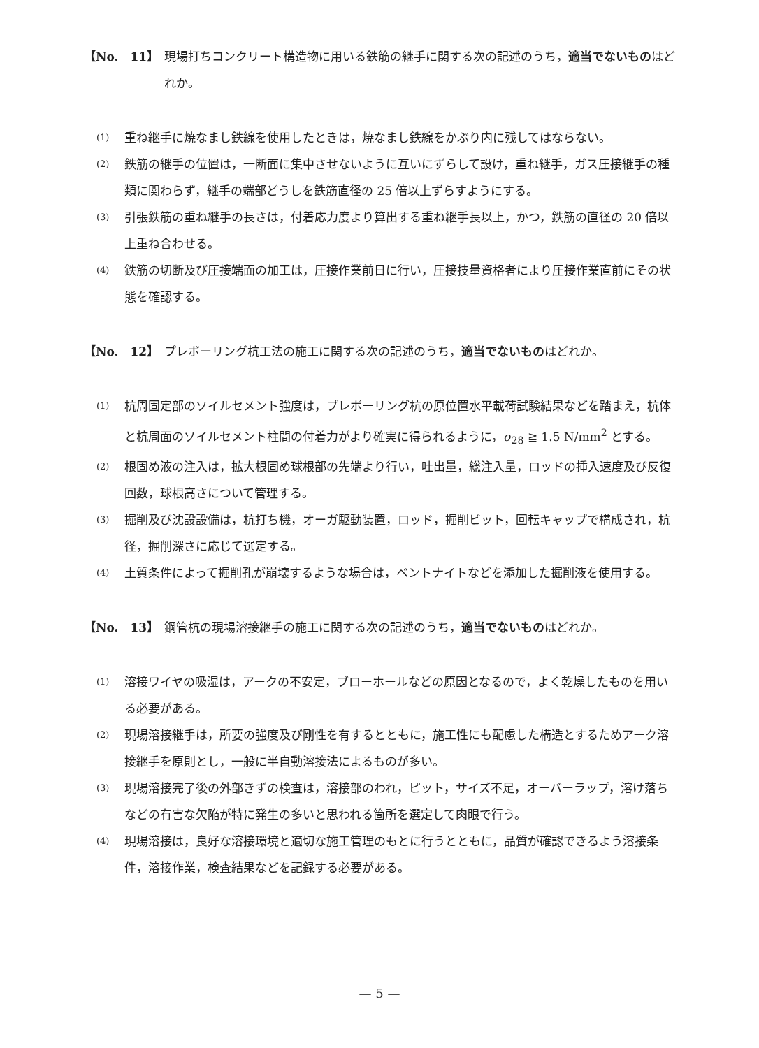【No.　11】 現場打ちコンクリート構造物に用いる鉄筋の継手に関する次の記述のうち，適当でないものはどれか。
(1)
重ね継手に焼なまし鉄線を使用したときは，焼なまし鉄線をかぶり内に残してはならない。
(2)
鉄筋の継手の位置は，一断面に集中させないように互いにずらして設け，重ね継手，ガス圧接継手の種類に関わらず，継手の端部どうしを鉄筋直径の 25 倍以上ずらすようにする。
(3)
引張鉄筋の重ね継手の長さは，付着応力度より算出する重ね継手長以上，かつ，鉄筋の直径の 20 倍以上重ね合わせる。
(4)
鉄筋の切断及び圧接端面の加工は，圧接作業前日に行い，圧接技量資格者により圧接作業直前にその状態を確認する。
【No.　12】 プレボーリング杭工法の施工に関する次の記述のうち，適当でないものはどれか。
(1)
杭周固定部のソイルセメント強度は，プレボーリング杭の原位置水平載荷試験結果などを踏まえ，杭体と杭周面のソイルセメント柱間の付着力がより確実に得られるように，σ<sub>28</sub> ≧ 1.5 N/mm<sup>2</sup> とする。
(2)
根固め液の注入は，拡大根固め球根部の先端より行い，吐出量，総注入量，ロッドの挿入速度及び反復回数，球根高さについて管理する。
(3)
掘削及び沈設設備は，杭打ち機，オーガ駆動装置，ロッド，掘削ビット，回転キャップで構成され，杭径，掘削深さに応じて選定する。
(4)
土質条件によって掘削孔が崩壊するような場合は，ベントナイトなどを添加した掘削液を使用する。
【No.　13】 鋼管杭の現場溶接継手の施工に関する次の記述のうち，適当でないものはどれか。
(1)
溶接ワイヤの吸湿は，アークの不安定，ブローホールなどの原因となるので，よく乾燥したものを用いる必要がある。
(2)
現場溶接継手は，所要の強度及び剛性を有するとともに，施工性にも配慮した構造とするためアーク溶接継手を原則とし，一般に半自動溶接法によるものが多い。
(3)
現場溶接完了後の外部きずの検査は，溶接部のわれ，ピット，サイズ不足，オーバーラップ，溶け落ちなどの有害な欠陥が特に発生の多いと思われる箇所を選定して肉眼で行う。
(4)
現場溶接は，良好な溶接環境と適切な施工管理のもとに行うとともに，品質が確認できるよう溶接条件，溶接作業，検査結果などを記録する必要がある。
— 5 —